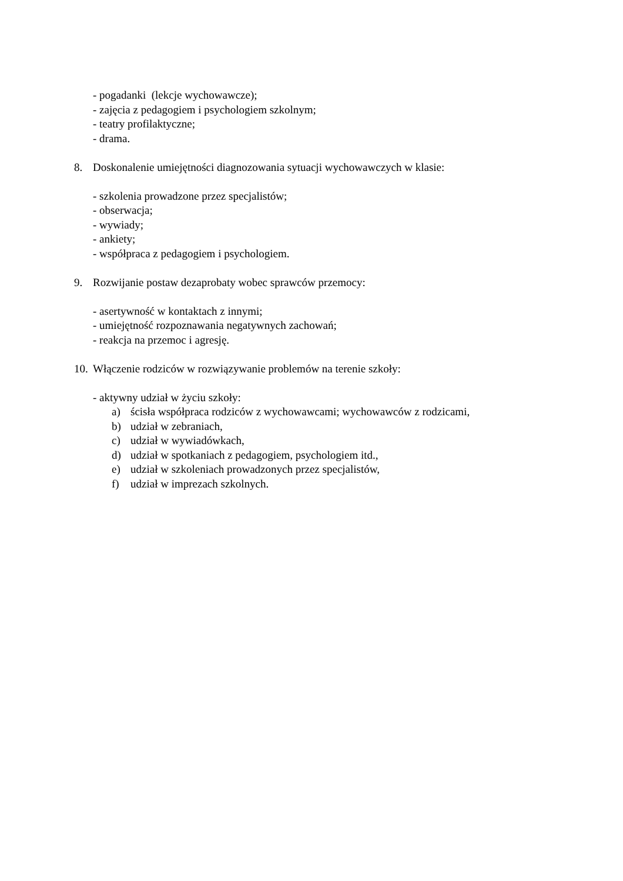- pogadanki (lekcje wychowawcze);
- zajęcia z pedagogiem i psychologiem szkolnym;
- teatry profilaktyczne;
- drama.
8. Doskonalenie umiejętności diagnozowania sytuacji wychowawczych w klasie:
- szkolenia prowadzone przez specjalistów;
- obserwacja;
- wywiady;
- ankiety;
- współpraca z pedagogiem i psychologiem.
9. Rozwijanie postaw dezaprobaty wobec sprawców przemocy:
- asertywność w kontaktach z innymi;
- umiejętność rozpoznawania negatywnych zachowań;
- reakcja na przemoc i agresję.
10. Włączenie rodziców w rozwiązywanie problemów na terenie szkoły:
- aktywny udział w życiu szkoły:
a) ścisła współpraca rodziców z wychowawcami; wychowawców z rodzicami,
b) udział w zebraniach,
c) udział w wywiadówkach,
d) udział w spotkaniach z pedagogiem, psychologiem itd.,
e) udział w szkoleniach prowadzonych przez specjalistów,
f) udział w imprezach szkolnych.